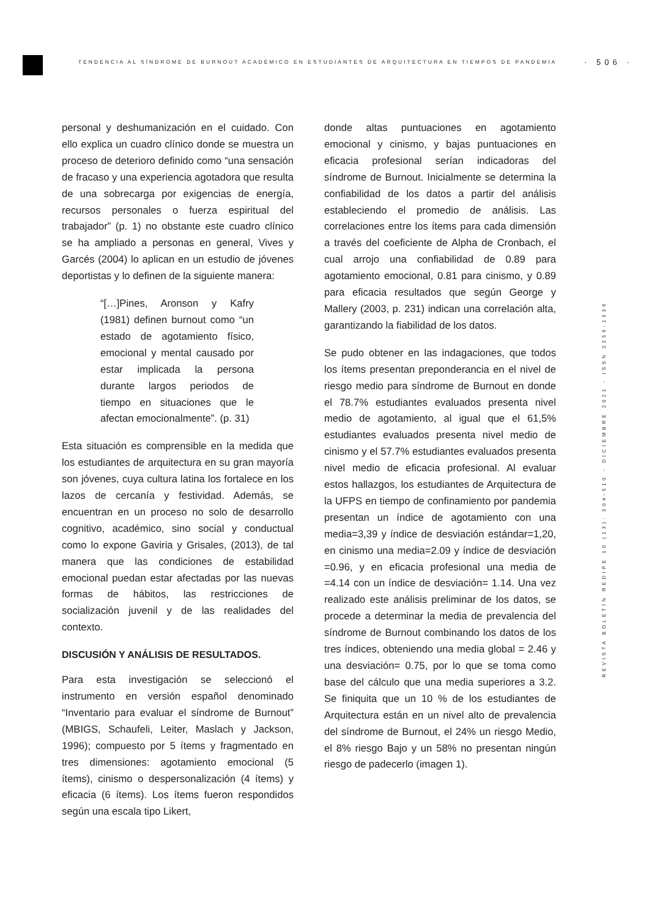TENDENCIA AL SÍNDROME DE BURNOUT ACADÉMICO EN ESTUDIANTES DE ARQUITECTURA EN TIEMPOS DE PANDEMIA
· 506 ·
REVISTA BOLETÍN REDIPE 10 (13): 504-510 - DICIEMBRE 2021 - ISSN 2256-1536
personal y deshumanización en el cuidado. Con ello explica un cuadro clínico donde se muestra un proceso de deterioro definido como “una sensación de fracaso y una experiencia agotadora que resulta de una sobrecarga por exigencias de energía, recursos personales o fuerza espiritual del trabajador” (p. 1) no obstante este cuadro clínico se ha ampliado a personas en general, Vives y Garcés (2004) lo aplican en un estudio de jóvenes deportistas y lo definen de la siguiente manera:
“[…]Pines, Aronson y Kafry (1981) definen burnout como “un estado de agotamiento físico, emocional y mental causado por estar implicada la persona durante largos periodos de tiempo en situaciones que le afectan emocionalmente”. (p. 31)
Esta situación es comprensible en la medida que los estudiantes de arquitectura en su gran mayoría son jóvenes, cuya cultura latina los fortalece en los lazos de cercanía y festividad. Además, se encuentran en un proceso no solo de desarrollo cognitivo, académico, sino social y conductual como lo expone Gaviria y Grisales, (2013), de tal manera que las condiciones de estabilidad emocional puedan estar afectadas por las nuevas formas de hábitos, las restricciones de socialización juvenil y de las realidades del contexto.
DISCUSIÓN Y ANÁLISIS DE RESULTADOS.
Para esta investigación se seleccionó el instrumento en versión español denominado “Inventario para evaluar el síndrome de Burnout” (MBIGS, Schaufeli, Leiter, Maslach y Jackson, 1996); compuesto por 5 ítems y fragmentado en tres dimensiones: agotamiento emocional (5 ítems), cinismo o despersonalización (4 ítems) y eficacia (6 ítems). Los ítems fueron respondidos según una escala tipo Likert,
donde altas puntuaciones en agotamiento emocional y cinismo, y bajas puntuaciones en eficacia profesional serían indicadoras del síndrome de Burnout. Inicialmente se determina la confiabilidad de los datos a partir del análisis estableciendo el promedio de análisis. Las correlaciones entre los ítems para cada dimensión a través del coeficiente de Alpha de Cronbach, el cual arrojo una confiabilidad de 0.89 para agotamiento emocional, 0.81 para cinismo, y 0.89 para eficacia resultados que según George y Mallery (2003, p. 231) indican una correlación alta, garantizando la fiabilidad de los datos.
Se pudo obtener en las indagaciones, que todos los ítems presentan preponderancia en el nivel de riesgo medio para síndrome de Burnout en donde el 78.7% estudiantes evaluados presenta nivel medio de agotamiento, al igual que el 61,5% estudiantes evaluados presenta nivel medio de cinismo y el 57.7% estudiantes evaluados presenta nivel medio de eficacia profesional. Al evaluar estos hallazgos, los estudiantes de Arquitectura de la UFPS en tiempo de confinamiento por pandemia presentan un índice de agotamiento con una media=3,39 y índice de desviación estándar=1,20, en cinismo una media=2.09 y índice de desviación =0.96, y en eficacia profesional una media de =4.14 con un índice de desviación= 1.14. Una vez realizado este análisis preliminar de los datos, se procede a determinar la media de prevalencia del síndrome de Burnout combinando los datos de los tres índices, obteniendo una media global = 2.46 y una desviación= 0.75, por lo que se toma como base del cálculo que una media superiores a 3.2. Se finiquita que un 10 % de los estudiantes de Arquitectura están en un nivel alto de prevalencia del síndrome de Burnout, el 24% un riesgo Medio, el 8% riesgo Bajo y un 58% no presentan ningún riesgo de padecerlo (imagen 1).